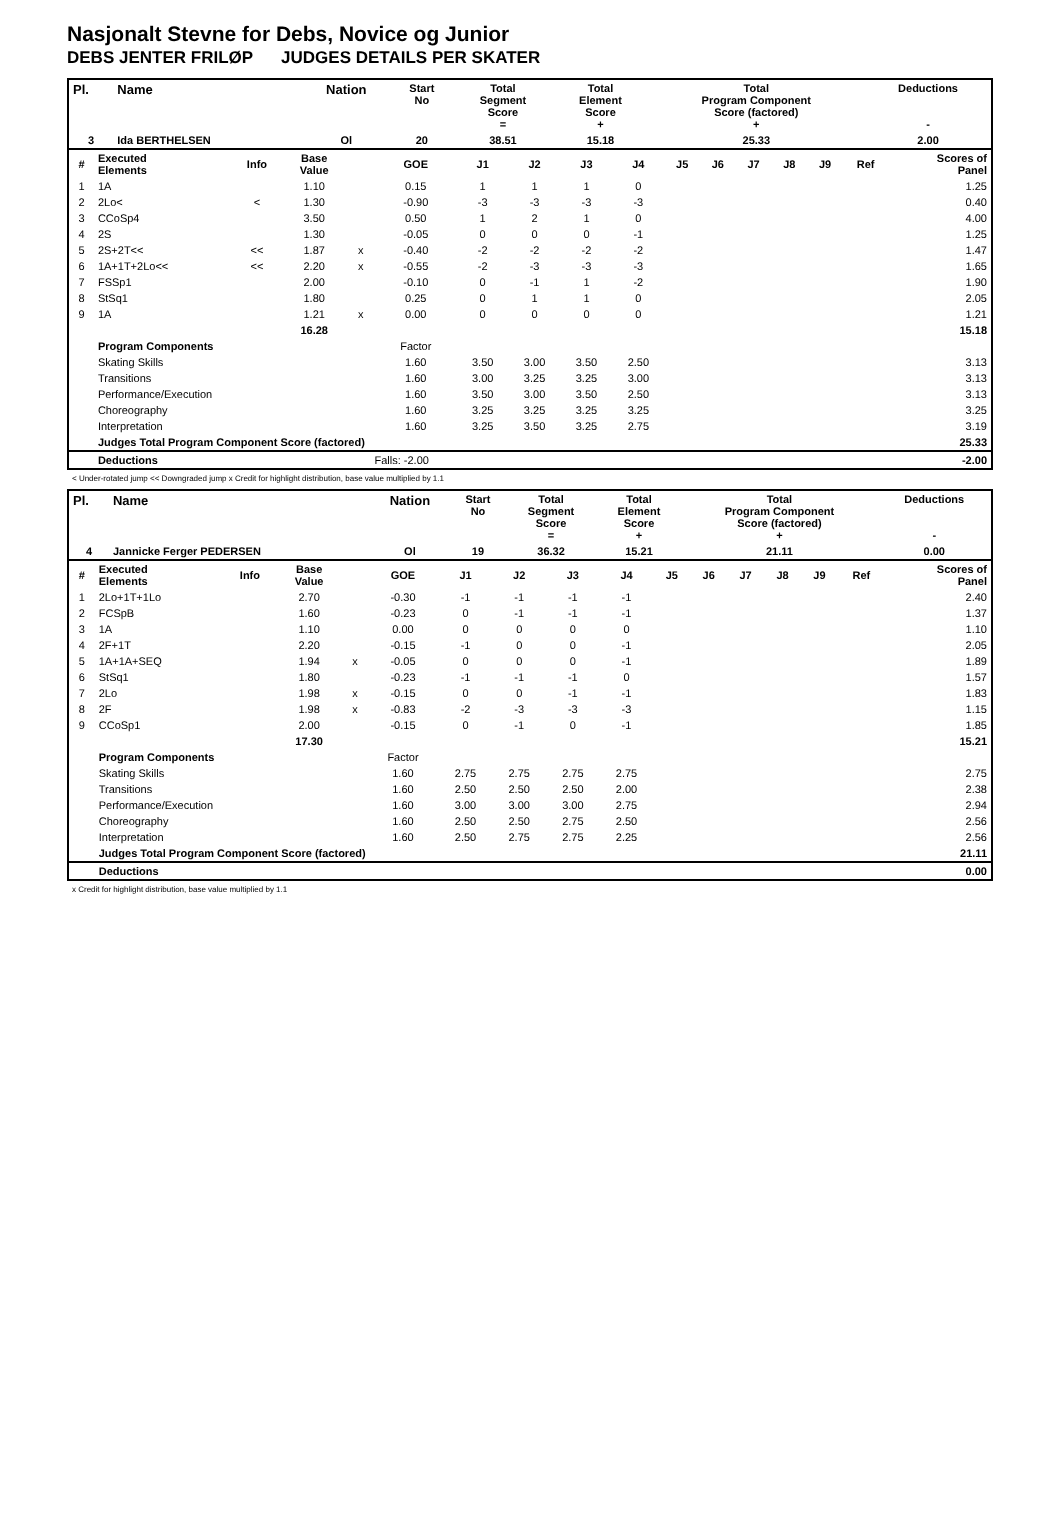Nasjonalt Stevne for Debs, Novice og Junior
DEBS JENTER FRILØP JUDGES DETAILS PER SKATER
| Pl. | Name | Nation | Start No | Total Segment Score = | Total Element Score + | Total Program Component Score (factored) + | Deductions - |
| --- | --- | --- | --- | --- | --- | --- | --- |
| 3 | Ida BERTHELSEN | Ol | 20 | 38.51 | 15.18 | 25.33 | 2.00 |
| # | Executed Elements | Info | Base Value | | GOE | J1 | J2 | J3 | J4 | J5 | J6 | J7 | J8 | J9 | Ref | Scores of Panel |
| 1 | 1A | | 1.10 | | 0.15 | 1 | 1 | 1 | 0 | | | | | | | 1.25 |
| 2 | 2Lo< | < | 1.30 | | -0.90 | -3 | -3 | -3 | -3 | | | | | | | 0.40 |
| 3 | CCoSp4 | | 3.50 | | 0.50 | 1 | 2 | 1 | 0 | | | | | | | 4.00 |
| 4 | 2S | | 1.30 | | -0.05 | 0 | 0 | 0 | -1 | | | | | | | 1.25 |
| 5 | 2S+2T<< | << | 1.87 | x | -0.40 | -2 | -2 | -2 | -2 | | | | | | | 1.47 |
| 6 | 1A+1T+2Lo<< | << | 2.20 | x | -0.55 | -2 | -3 | -3 | -3 | | | | | | | 1.65 |
| 7 | FSSp1 | | 2.00 | | -0.10 | 0 | -1 | 1 | -2 | | | | | | | 1.90 |
| 8 | StSq1 | | 1.80 | | 0.25 | 0 | 1 | 1 | 0 | | | | | | | 2.05 |
| 9 | 1A | | 1.21 | x | 0.00 | 0 | 0 | 0 | 0 | | | | | | | 1.21 |
| | | | 16.28 | | | | | | | | | | | | | 15.18 |
| | Program Components | | | | Factor | | | | | | | | | | | |
| | Skating Skills | | | | 1.60 | 3.50 | 3.00 | 3.50 | 2.50 | | | | | | | 3.13 |
| | Transitions | | | | 1.60 | 3.00 | 3.25 | 3.25 | 3.00 | | | | | | | 3.13 |
| | Performance/Execution | | | | 1.60 | 3.50 | 3.00 | 3.50 | 2.50 | | | | | | | 3.13 |
| | Choreography | | | | 1.60 | 3.25 | 3.25 | 3.25 | 3.25 | | | | | | | 3.25 |
| | Interpretation | | | | 1.60 | 3.25 | 3.50 | 3.25 | 2.75 | | | | | | | 3.19 |
| | Judges Total Program Component Score (factored) | | | | | | | | | | | | | | | 25.33 |
| | Deductions | | | Falls: -2.00 | | | | | | | | | | | | -2.00 |
< Under-rotated jump << Downgraded jump x Credit for highlight distribution, base value multiplied by 1.1
| Pl. | Name | Nation | Start No | Total Segment Score = | Total Element Score + | Total Program Component Score (factored) + | Deductions - |
| --- | --- | --- | --- | --- | --- | --- | --- |
| 4 | Jannicke Ferger PEDERSEN | Ol | 19 | 36.32 | 15.21 | 21.11 | 0.00 |
| # | Executed Elements | Info | Base Value | | GOE | J1 | J2 | J3 | J4 | J5 | J6 | J7 | J8 | J9 | Ref | Scores of Panel |
| 1 | 2Lo+1T+1Lo | | 2.70 | | -0.30 | -1 | -1 | -1 | -1 | | | | | | | 2.40 |
| 2 | FCSpB | | 1.60 | | -0.23 | 0 | -1 | -1 | -1 | | | | | | | 1.37 |
| 3 | 1A | | 1.10 | | 0.00 | 0 | 0 | 0 | 0 | | | | | | | 1.10 |
| 4 | 2F+1T | | 2.20 | | -0.15 | -1 | 0 | 0 | -1 | | | | | | | 2.05 |
| 5 | 1A+1A+SEQ | | 1.94 | x | -0.05 | 0 | 0 | 0 | -1 | | | | | | | 1.89 |
| 6 | StSq1 | | 1.80 | | -0.23 | -1 | -1 | -1 | 0 | | | | | | | 1.57 |
| 7 | 2Lo | | 1.98 | x | -0.15 | 0 | 0 | -1 | -1 | | | | | | | 1.83 |
| 8 | 2F | | 1.98 | x | -0.83 | -2 | -3 | -3 | -3 | | | | | | | 1.15 |
| 9 | CCoSp1 | | 2.00 | | -0.15 | 0 | -1 | 0 | -1 | | | | | | | 1.85 |
| | | | 17.30 | | | | | | | | | | | | | 15.21 |
| | Program Components | | | | Factor | | | | | | | | | | | |
| | Skating Skills | | | | 1.60 | 2.75 | 2.75 | 2.75 | 2.75 | | | | | | | 2.75 |
| | Transitions | | | | 1.60 | 2.50 | 2.50 | 2.50 | 2.00 | | | | | | | 2.38 |
| | Performance/Execution | | | | 1.60 | 3.00 | 3.00 | 3.00 | 2.75 | | | | | | | 2.94 |
| | Choreography | | | | 1.60 | 2.50 | 2.50 | 2.75 | 2.50 | | | | | | | 2.56 |
| | Interpretation | | | | 1.60 | 2.50 | 2.75 | 2.75 | 2.25 | | | | | | | 2.56 |
| | Judges Total Program Component Score (factored) | | | | | | | | | | | | | | | 21.11 |
| | Deductions | | | | | | | | | | | | | | | 0.00 |
x Credit for highlight distribution, base value multiplied by 1.1